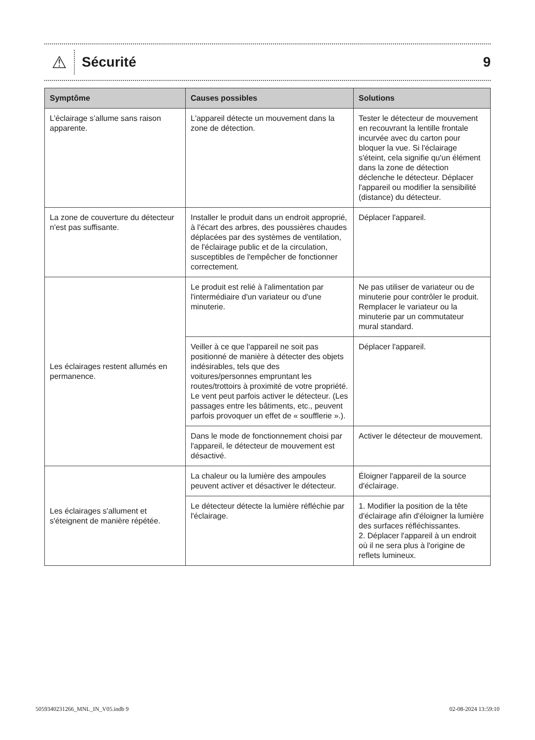⚠
Sécurité 9
| Symptôme | Causes possibles | Solutions |
| --- | --- | --- |
| L’éclairage s’allume sans raison apparente. | L'appareil détecte un mouvement dans la zone de détection. | Tester le détecteur de mouvement en recouvrant la lentille frontale incurvée avec du carton pour bloquer la vue. Si l'éclairage s'éteint, cela signifie qu'un élément dans la zone de détection déclenche le détecteur. Déplacer l'appareil ou modifier la sensibilité (distance) du détecteur. |
| La zone de couverture du détecteur n'est pas suffisante. | Installer le produit dans un endroit approprié, à l'écart des arbres, des poussières chaudes déplacées par des systèmes de ventilation, de l'éclairage public et de la circulation, susceptibles de l'empêcher de fonctionner correctement. | Déplacer l'appareil. |
| Les éclairages restent allumés en permanence. | Le produit est relié à l'alimentation par l'intermédiaire d'un variateur ou d'une minuterie. | Ne pas utiliser de variateur ou de minuterie pour contrôler le produit. Remplacer le variateur ou la minuterie par un commutateur mural standard. |
| | Veiller à ce que l'appareil ne soit pas positionné de manière à détecter des objets indésirables, tels que des voitures/personnes empruntant les routes/trottoirs à proximité de votre propriété. Le vent peut parfois activer le détecteur. (Les passages entre les bâtiments, etc., peuvent parfois provoquer un effet de « soufflerie ».). | Déplacer l'appareil. |
| | Dans le mode de fonctionnement choisi par l'appareil, le détecteur de mouvement est désactivé. | Activer le détecteur de mouvement. |
| Les éclairages s'allument et s'éteignent de manière répétée. | La chaleur ou la lumière des ampoules peuvent activer et désactiver le détecteur. | Éloigner l'appareil de la source d'éclairage. |
| | Le détecteur détecte la lumière réfléchie par l'éclairage. | 1. Modifier la position de la tête d'éclairage afin d'éloigner la lumière des surfaces réfléchissantes. 2. Déplacer l'appareil à un endroit où il ne sera plus à l'origine de reflets lumineux. |
5059340231266_MNL_IN_V05.indb 9 02-08-2024 13:59:10